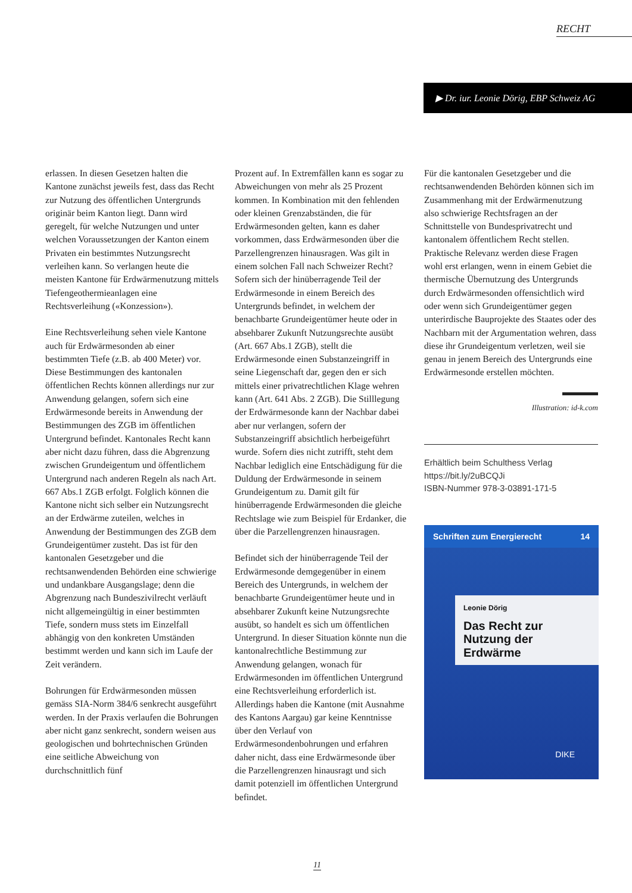RECHT
▶ Dr. iur. Leonie Dörig, EBP Schweiz AG
erlassen. In diesen Gesetzen halten die Kantone zunächst jeweils fest, dass das Recht zur Nutzung des öffentlichen Untergrunds originär beim Kanton liegt. Dann wird geregelt, für welche Nutzungen und unter welchen Voraussetzungen der Kanton einem Privaten ein bestimmtes Nutzungsrecht verleihen kann. So verlangen heute die meisten Kantone für Erdwärmenutzung mittels Tiefengeothermieanlagen eine Rechtsverleihung («Konzession»).
Eine Rechtsverleihung sehen viele Kantone auch für Erdwärmesonden ab einer bestimmten Tiefe (z.B. ab 400 Meter) vor. Diese Bestimmungen des kantonalen öffentlichen Rechts können allerdings nur zur Anwendung gelangen, sofern sich eine Erdwärmesonde bereits in Anwendung der Bestimmungen des ZGB im öffentlichen Untergrund befindet. Kantonales Recht kann aber nicht dazu führen, dass die Abgrenzung zwischen Grundeigentum und öffentlichem Untergrund nach anderen Regeln als nach Art. 667 Abs.1 ZGB erfolgt. Folglich können die Kantone nicht sich selber ein Nutzungsrecht an der Erdwärme zuteilen, welches in Anwendung der Bestimmungen des ZGB dem Grundeigentümer zusteht. Das ist für den kantonalen Gesetzgeber und die rechtsanwendenden Behörden eine schwierige und undankbare Ausgangslage; denn die Abgrenzung nach Bundeszivilrecht verläuft nicht allgemeingültig in einer bestimmten Tiefe, sondern muss stets im Einzelfall abhängig von den konkreten Umständen bestimmt werden und kann sich im Laufe der Zeit verändern.
Bohrungen für Erdwärmesonden müssen gemäss SIA-Norm 384/6 senkrecht ausgeführt werden. In der Praxis verlaufen die Bohrungen aber nicht ganz senkrecht, sondern weisen aus geologischen und bohrtechnischen Gründen eine seitliche Abweichung von durchschnittlich fünf
Prozent auf. In Extremfällen kann es sogar zu Abweichungen von mehr als 25 Prozent kommen. In Kombination mit den fehlenden oder kleinen Grenzabständen, die für Erdwärmesonden gelten, kann es daher vorkommen, dass Erdwärmesonden über die Parzellengrenzen hinausragen. Was gilt in einem solchen Fall nach Schweizer Recht? Sofern sich der hinüberragende Teil der Erdwärmesonde in einem Bereich des Untergrunds befindet, in welchem der benachbarte Grundeigentümer heute oder in absehbarer Zukunft Nutzungsrechte ausübt (Art. 667 Abs.1 ZGB), stellt die Erdwärmesonde einen Substanzeingriff in seine Liegenschaft dar, gegen den er sich mittels einer privatrechtlichen Klage wehren kann (Art. 641 Abs. 2 ZGB). Die Stilllegung der Erdwärmesonde kann der Nachbar dabei aber nur verlangen, sofern der Substanzeingriff absichtlich herbeigeführt wurde. Sofern dies nicht zutrifft, steht dem Nachbar lediglich eine Entschädigung für die Duldung der Erdwärmesonde in seinem Grundeigentum zu. Damit gilt für hinüberragende Erdwärmesonden die gleiche Rechtslage wie zum Beispiel für Erdanker, die über die Parzellengrenzen hinausragen.
Befindet sich der hinüberragende Teil der Erdwärmesonde demgegenüber in einem Bereich des Untergrunds, in welchem der benachbarte Grundeigentümer heute und in absehbarer Zukunft keine Nutzungsrechte ausübt, so handelt es sich um öffentlichen Untergrund. In dieser Situation könnte nun die kantonalrechtliche Bestimmung zur Anwendung gelangen, wonach für Erdwärmesonden im öffentlichen Untergrund eine Rechtsverleihung erforderlich ist. Allerdings haben die Kantone (mit Ausnahme des Kantons Aargau) gar keine Kenntnisse über den Verlauf von Erdwärmesondenbohrungen und erfahren daher nicht, dass eine Erdwärmesonde über die Parzellengrenzen hinausragt und sich damit potenziell im öffentlichen Untergrund befindet.
Für die kantonalen Gesetzgeber und die rechtsanwendenden Behörden können sich im Zusammenhang mit der Erdwärmenutzung also schwierige Rechtsfragen an der Schnittstelle von Bundesprivatrecht und kantonalem öffentlichem Recht stellen. Praktische Relevanz werden diese Fragen wohl erst erlangen, wenn in einem Gebiet die thermische Übernutzung des Untergrunds durch Erdwärmesonden offensichtlich wird oder wenn sich Grundeigentümer gegen unterirdische Bauprojekte des Staates oder des Nachbarn mit der Argumentation wehren, dass diese ihr Grundeigentum verletzen, weil sie genau in jenem Bereich des Untergrunds eine Erdwärmesonde erstellen möchten.
Illustration: id-k.com
Erhältlich beim Schulthess Verlag
https://bit.ly/2uBCQJi
ISBN-Nummer 978-3-03891-171-5
Schriften zum Energierecht 14
Leonie Dörig
Das Recht zur Nutzung der Erdwärme
DIKE
11